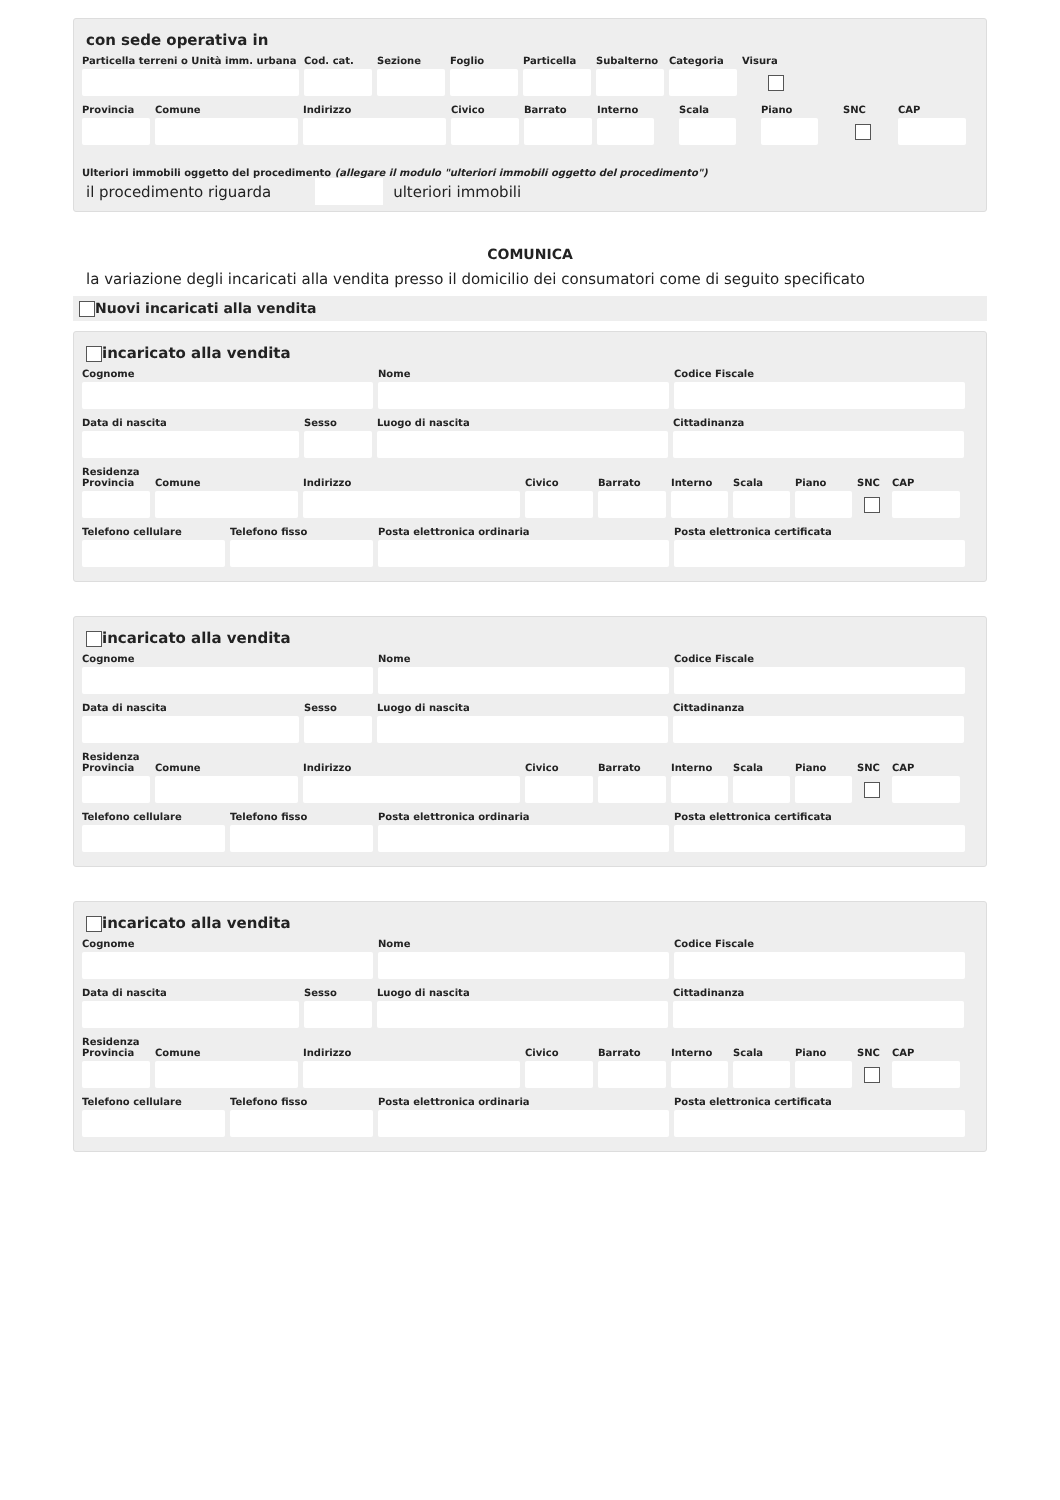con sede operativa in
Particella terreni o Unità imm. urbana
Cod. cat.
Sezione Foglio Particella
Subalterno
Categoria
Visura
Provincia
Comune Indirizzo Civico Barrato Interno
Scala Piano SNC CAP
Ulteriori immobili oggetto del procedimento (allegare il modulo "ulteriori immobili oggetto del procedimento")
il procedimento riguarda ulteriori immobili
COMUNICA
la variazione degli incaricati alla vendita presso il domicilio dei consumatori come di seguito specificato
Nuovi incaricati alla vendita
incaricato alla vendita
Cognome Nome Codice Fiscale
Data di nascita Sesso Luogo di nascita Cittadinanza
Residenza
Provincia
Comune Indirizzo Civico Barrato Interno
Scala Piano SNC CAP
Telefono cellulare
Telefono fisso Posta elettronica ordinaria Posta elettronica certificata
incaricato alla vendita
Cognome Nome Codice Fiscale
Data di nascita Sesso Luogo di nascita Cittadinanza
Residenza
Provincia
Comune Indirizzo Civico Barrato Interno
Scala Piano SNC CAP
Telefono cellulare
Telefono fisso Posta elettronica ordinaria Posta elettronica certificata
incaricato alla vendita
Cognome Nome Codice Fiscale
Data di nascita Sesso Luogo di nascita Cittadinanza
Residenza
Provincia
Comune Indirizzo Civico Barrato Interno
Scala Piano SNC CAP
Telefono cellulare
Telefono fisso Posta elettronica ordinaria Posta elettronica certificata